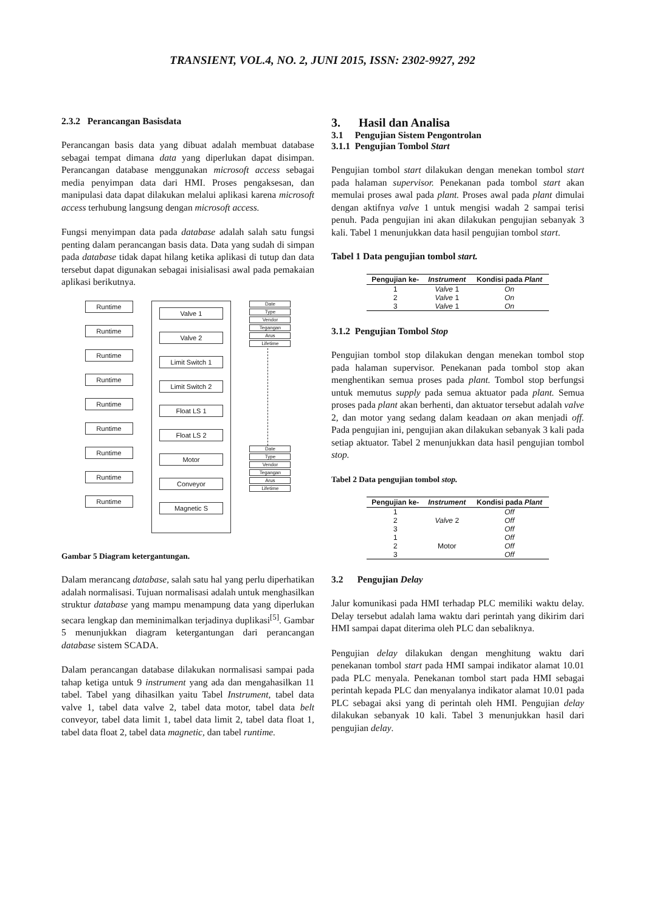TRANSIENT, VOL.4, NO. 2, JUNI 2015, ISSN: 2302-9927, 292
2.3.2 Perancangan Basisdata
Perancangan basis data yang dibuat adalah membuat database sebagai tempat dimana data yang diperlukan dapat disimpan. Perancangan database menggunakan microsoft access sebagai media penyimpan data dari HMI. Proses pengaksesan, dan manipulasi data dapat dilakukan melalui aplikasi karena microsoft access terhubung langsung dengan microsoft access.
Fungsi menyimpan data pada database adalah salah satu fungsi penting dalam perancangan basis data. Data yang sudah di simpan pada database tidak dapat hilang ketika aplikasi di tutup dan data tersebut dapat digunakan sebagai inisialisasi awal pada pemakaian aplikasi berikutnya.
Runtime
Runtime
Runtime
Runtime
Runtime
Runtime
Runtime
Runtime
Runtime
Valve 1
Valve 2
Limit Switch 1
Limit Switch 2
Float LS 1
Float LS 2
Motor
Conveyor
Magnetic S
Date
Type
Vendor
Tegangan
Arus
Lifetime
Date
Type
Vendor
Tegangan
Arus
Lifetime
Gambar 5 Diagram ketergantungan.
Dalam merancang database, salah satu hal yang perlu diperhatikan adalah normalisasi. Tujuan normalisasi adalah untuk menghasilkan struktur database yang mampu menampung data yang diperlukan secara lengkap dan meminimalkan terjadinya duplikasi<sup>[5]</sup>. Gambar 5 menunjukkan diagram ketergantungan dari perancangan database sistem SCADA.
Dalam perancangan database dilakukan normalisasi sampai pada tahap ketiga untuk 9 instrument yang ada dan mengahasilkan 11 tabel. Tabel yang dihasilkan yaitu Tabel Instrument, tabel data valve 1, tabel data valve 2, tabel data motor, tabel data belt conveyor, tabel data limit 1, tabel data limit 2, tabel data float 1, tabel data float 2, tabel data magnetic, dan tabel runtime.
3. Hasil dan Analisa
3.1 Pengujian Sistem Pengontrolan
3.1.1 Pengujian Tombol Start
Pengujian tombol start dilakukan dengan menekan tombol start pada halaman supervisor. Penekanan pada tombol start akan memulai proses awal pada plant. Proses awal pada plant dimulai dengan aktifnya valve 1 untuk mengisi wadah 2 sampai terisi penuh. Pada pengujian ini akan dilakukan pengujian sebanyak 3 kali. Tabel 1 menunjukkan data hasil pengujian tombol start.
Tabel 1 Data pengujian tombol start.
| Pengujian ke- | Instrument | Kondisi pada Plant |
| --- | --- | --- |
| 1 | Valve 1 | On |
| 2 | Valve 1 | On |
| 3 | Valve 1 | On |
3.1.2 Pengujian Tombol Stop
Pengujian tombol stop dilakukan dengan menekan tombol stop pada halaman supervisor. Penekanan pada tombol stop akan menghentikan semua proses pada plant. Tombol stop berfungsi untuk memutus supply pada semua aktuator pada plant. Semua proses pada plant akan berhenti, dan aktuator tersebut adalah valve 2, dan motor yang sedang dalam keadaan on akan menjadi off. Pada pengujian ini, pengujian akan dilakukan sebanyak 3 kali pada setiap aktuator. Tabel 2 menunjukkan data hasil pengujian tombol stop.
Tabel 2 Data pengujian tombol stop.
| Pengujian ke- | Instrument | Kondisi pada Plant |
| --- | --- | --- |
| 1 | Valve 2 | Off |
| 2 | | Off |
| 3 | | Off |
| 1 | Motor | Off |
| 2 | | Off |
| 3 | | Off |
3.2 Pengujian Delay
Jalur komunikasi pada HMI terhadap PLC memiliki waktu delay. Delay tersebut adalah lama waktu dari perintah yang dikirim dari HMI sampai dapat diterima oleh PLC dan sebaliknya.
Pengujian delay dilakukan dengan menghitung waktu dari penekanan tombol start pada HMI sampai indikator alamat 10.01 pada PLC menyala. Penekanan tombol start pada HMI sebagai perintah kepada PLC dan menyalanya indikator alamat 10.01 pada PLC sebagai aksi yang di perintah oleh HMI. Pengujian delay dilakukan sebanyak 10 kali. Tabel 3 menunjukkan hasil dari pengujian delay.